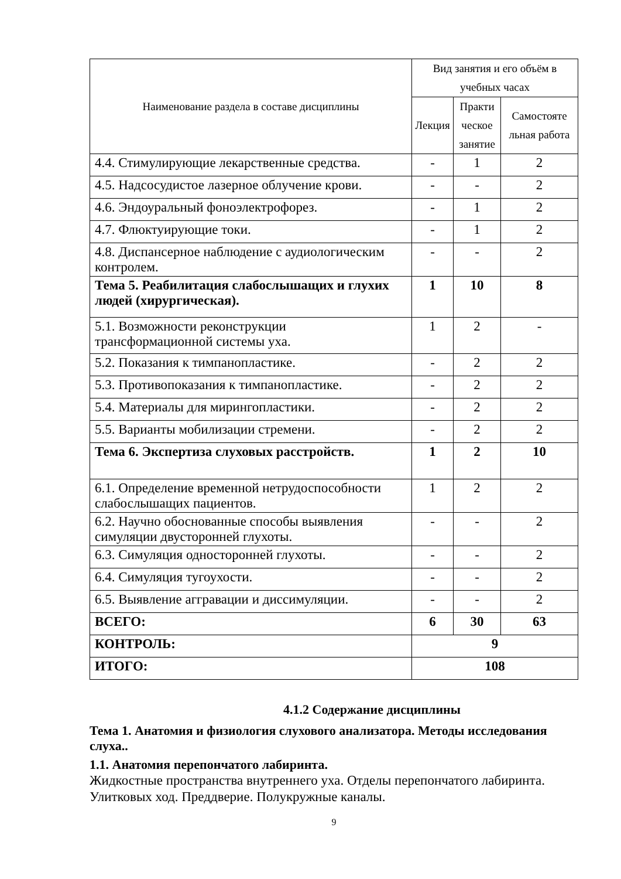| Наименование раздела в составе дисциплины | Вид занятия и его объём в учебных часах | | |
| --- | --- | --- | --- |
| | Лекция | Практи ческое занятие | Самостояте льная работа |
| 4.4. Стимулирующие лекарственные средства. | - | 1 | 2 |
| 4.5. Надсосудистое лазерное облучение крови. | - | - | 2 |
| 4.6. Эндоуральный фоноэлектрофорез. | - | 1 | 2 |
| 4.7. Флюктуирующие токи. | - | 1 | 2 |
| 4.8. Диспансерное наблюдение с аудиологическим контролем. | - | - | 2 |
| Тема 5. Реабилитация слабослышащих и глухих людей (хирургическая). | 1 | 10 | 8 |
| 5.1. Возможности реконструкции трансформационной системы уха. | 1 | 2 | - |
| 5.2. Показания к тимпанопластике. | - | 2 | 2 |
| 5.3. Противопоказания к тимпанопластике. | - | 2 | 2 |
| 5.4. Материалы для мирингопластики. | - | 2 | 2 |
| 5.5. Варианты мобилизации стремени. | - | 2 | 2 |
| Тема 6. Экспертиза слуховых расстройств. | 1 | 2 | 10 |
| 6.1. Определение временной нетрудоспособности слабослышащих пациентов. | 1 | 2 | 2 |
| 6.2. Научно обоснованные способы выявления симуляции двусторонней глухоты. | - | - | 2 |
| 6.3. Симуляция односторонней глухоты. | - | - | 2 |
| 6.4. Симуляция тугоухости. | - | - | 2 |
| 6.5. Выявление аггравации и диссимуляции. | - | - | 2 |
| ВСЕГО: | 6 | 30 | 63 |
| КОНТРОЛЬ: | 9 | | |
| ИТОГО: | 108 | | |
4.1.2 Содержание дисциплины
Тема 1. Анатомия и физиология слухового анализатора. Методы исследования слуха..
1.1. Анатомия перепончатого лабиринта.
Жидкостные пространства внутреннего уха. Отделы перепончатого лабиринта. Улитковых ход. Преддверие. Полукружные каналы.
9